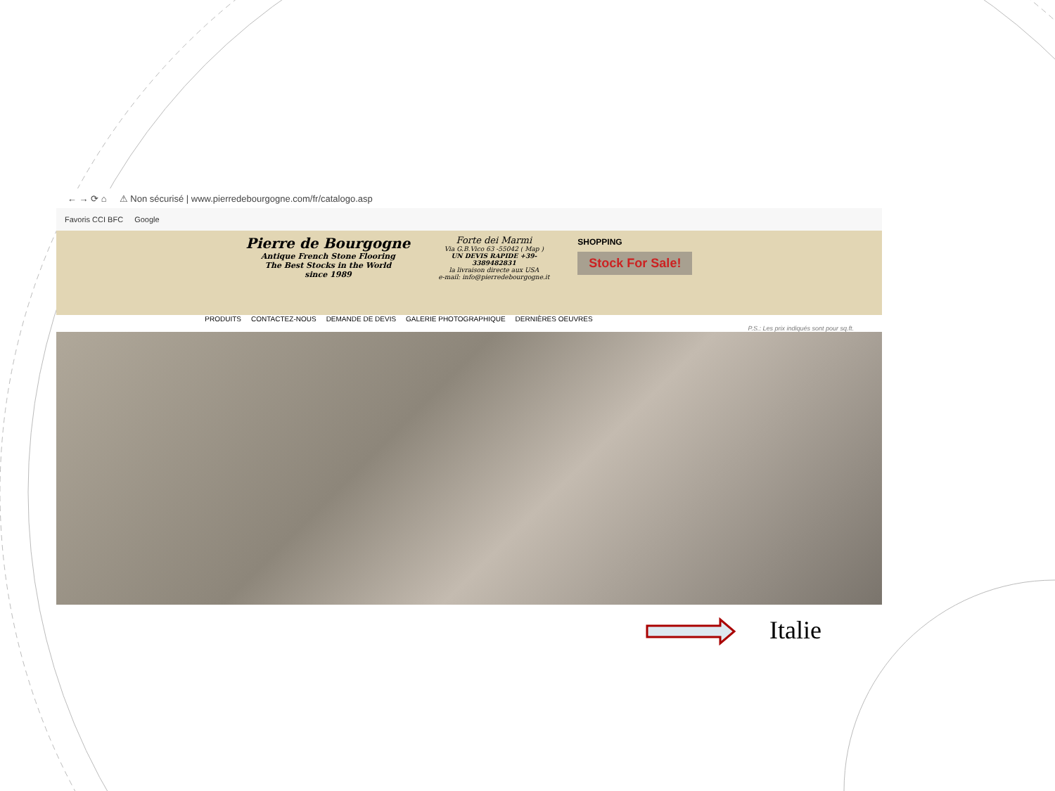← → ⟳ ⌂ ⚠ Non sécurisé | www.pierredebourgogne.com/fr/catalogo.asp
Favoris CCI BFC Google
Pierre de Bourgogne
Antique French Stone Flooring
The Best Stocks in the World
since 1989
Forte dei Marmi
Via G.B.Vico 63 -55042 ( Map )
UN DEVIS RAPIDE +39-
3389482831
la livraison directe aux USA
e-mail: info@pierredebourgogne.it
SHOPPING
Stock For Sale!
PRODUITS CONTACTEZ-NOUS DEMANDE DE DEVIS GALERIE PHOTOGRAPHIQUE DERNIÈRES OEUVRES
P.S.: Les prix indiqués sont pour sq.ft.
Italie